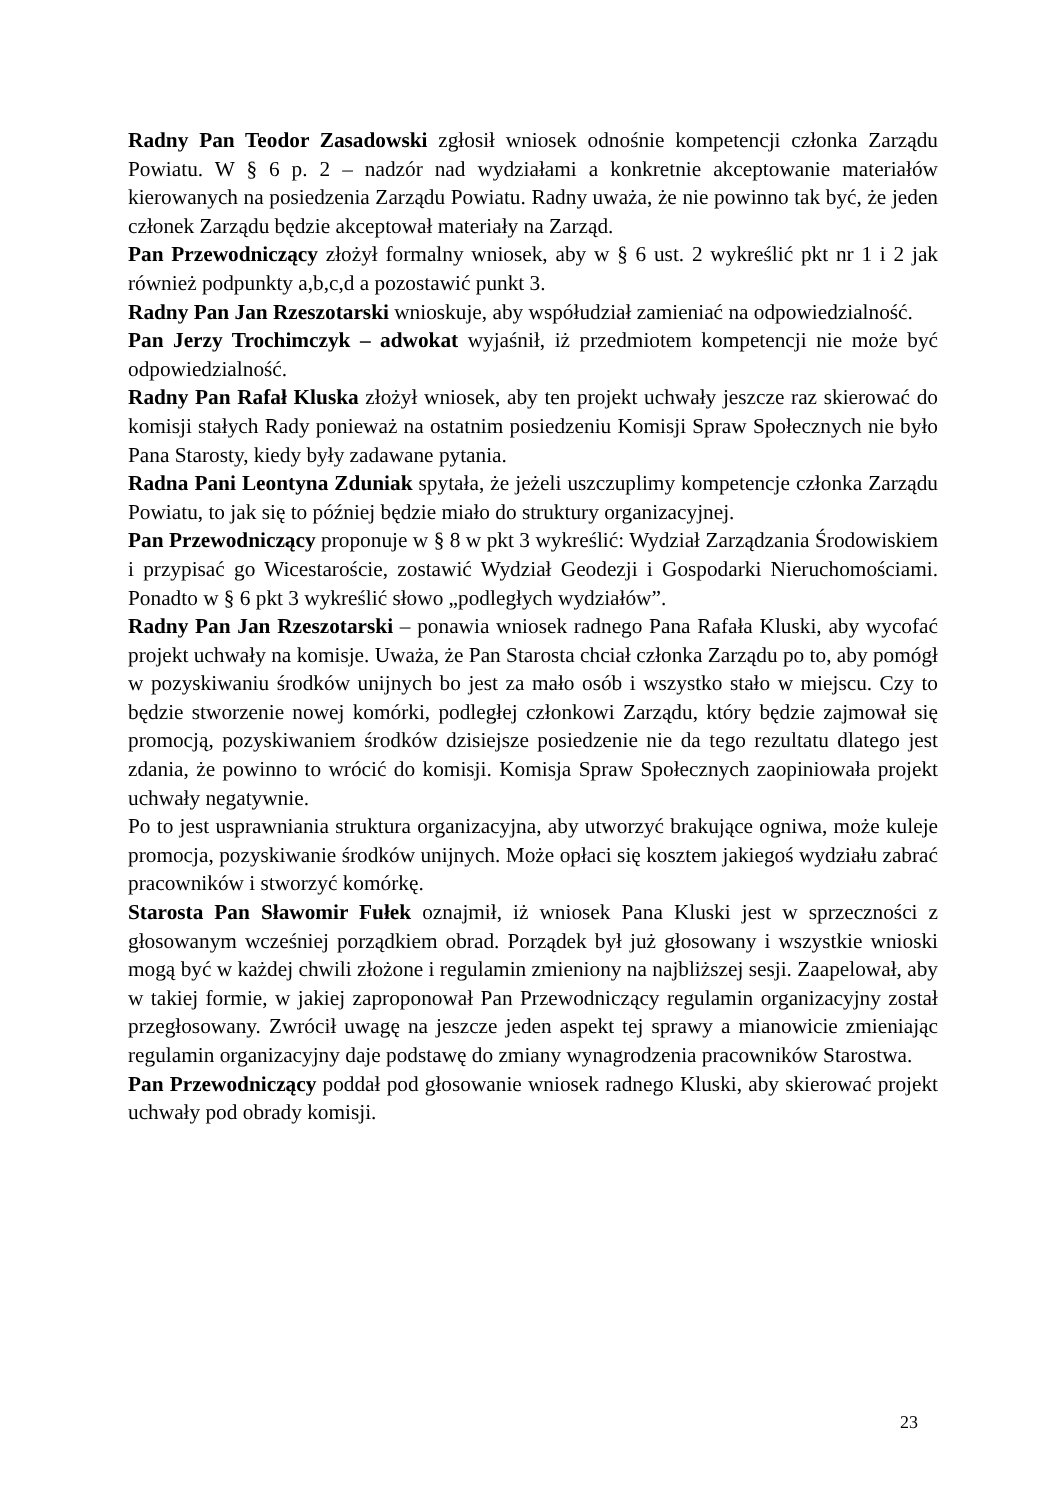Radny Pan Teodor Zasadowski zgłosił wniosek odnośnie kompetencji członka Zarządu Powiatu. W § 6 p. 2 – nadzór nad wydziałami a konkretnie akceptowanie materiałów kierowanych na posiedzenia Zarządu Powiatu. Radny uważa, że nie powinno tak być, że jeden członek Zarządu będzie akceptował materiały na Zarząd.
Pan Przewodniczący złożył formalny wniosek, aby w § 6 ust. 2 wykreślić pkt nr 1 i 2 jak również podpunkty a,b,c,d a pozostawić punkt 3.
Radny Pan Jan Rzeszotarski wnioskuje, aby współudział zamieniać na odpowiedzialność.
Pan Jerzy Trochimczyk – adwokat wyjaśnił, iż przedmiotem kompetencji nie może być odpowiedzialność.
Radny Pan Rafał Kluska złożył wniosek, aby ten projekt uchwały jeszcze raz skierować do komisji stałych Rady ponieważ na ostatnim posiedzeniu Komisji Spraw Społecznych nie było Pana Starosty, kiedy były zadawane pytania.
Radna Pani Leontyna Zduniak spytała, że jeżeli uszczuplimy kompetencje członka Zarządu Powiatu, to jak się to później będzie miało do struktury organizacyjnej.
Pan Przewodniczący proponuje w § 8 w pkt 3 wykreślić: Wydział Zarządzania Środowiskiem i przypisać go Wicestaroście, zostawić Wydział Geodezji i Gospodarki Nieruchomościami. Ponadto w § 6 pkt 3 wykreślić słowo „podległych wydziałów”.
Radny Pan Jan Rzeszotarski – ponawia wniosek radnego Pana Rafała Kluski, aby wycofać projekt uchwały na komisje. Uważa, że Pan Starosta chciał członka Zarządu po to, aby pomógł w pozyskiwaniu środków unijnych bo jest za mało osób i wszystko stało w miejscu. Czy to będzie stworzenie nowej komórki, podległej członkowi Zarządu, który będzie zajmował się promocją, pozyskiwaniem środków dzisiejsze posiedzenie nie da tego rezultatu dlatego jest zdania, że powinno to wrócić do komisji. Komisja Spraw Społecznych zaopiniowała projekt uchwały negatywnie.
Po to jest usprawniania struktura organizacyjna, aby utworzyć brakujące ogniwa, może kuleje promocja, pozyskiwanie środków unijnych. Może opłaci się kosztem jakiegoś wydziału zabrać pracowników i stworzyć komórkę.
Starosta Pan Sławomir Fułek oznajmił, iż wniosek Pana Kluski jest w sprzeczności z głosowanym wcześniej porządkiem obrad. Porządek był już głosowany i wszystkie wnioski mogą być w każdej chwili złożone i regulamin zmieniony na najbliższej sesji. Zaapelował, aby w takiej formie, w jakiej zaproponował Pan Przewodniczący regulamin organizacyjny został przegłosowany. Zwrócił uwagę na jeszcze jeden aspekt tej sprawy a mianowicie zmieniając regulamin organizacyjny daje podstawę do zmiany wynagrodzenia pracowników Starostwa.
Pan Przewodniczący poddał pod głosowanie wniosek radnego Kluski, aby skierować projekt uchwały pod obrady komisji.
23